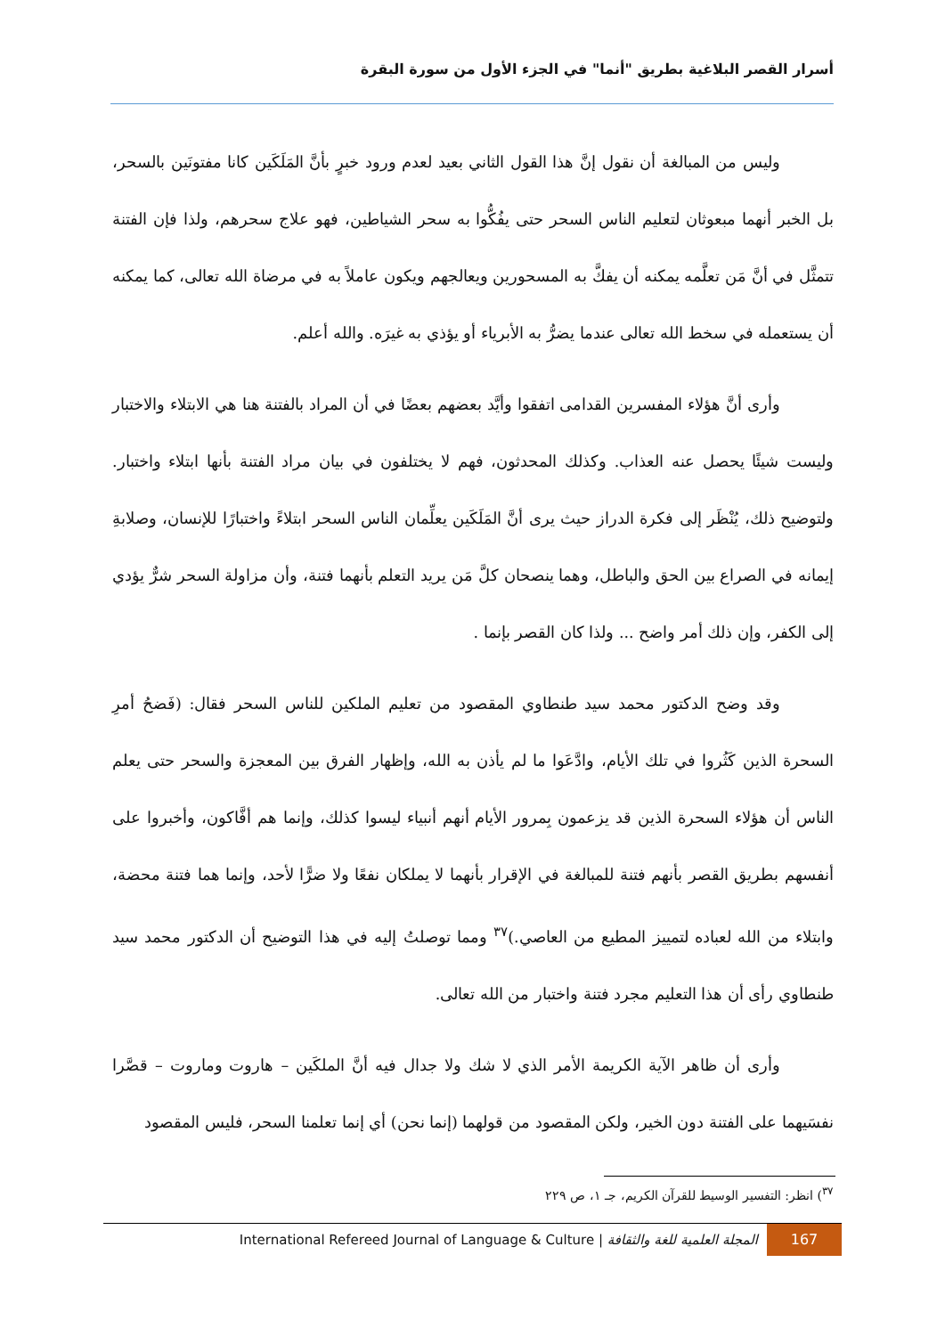أسرار القصر البلاغية بطريق "أنما" في الجزء الأول من سورة البقرة
وليس من المبالغة أن نقول إنَّ هذا القول الثاني بعيد لعدم ورود خبرٍ بأنَّ المَلَكَين كانا مفتونَين بالسحر، بل الخبر أنهما مبعوثان لتعليم الناس السحر حتى يفُكُّوا به سحر الشياطين، فهو علاج سحرهم، ولذا فإن الفتنة تتمثَّل في أنَّ مَن تعلَّمه يمكنه أن يفكَّ به المسحورين ويعالجهم ويكون عاملاً به في مرضاة الله تعالى، كما يمكنه أن يستعمله في سخط الله تعالى عندما يضرُّ به الأبرياء أو يؤذي به غيرَه. والله أعلم.
وأرى أنَّ هؤلاء المفسرين القدامى اتفقوا وأيَّد بعضهم بعضًا في أن المراد بالفتنة هنا هي الابتلاء والاختبار وليست شيئًا يحصل عنه العذاب. وكذلك المحدثون، فهم لا يختلفون في بيان مراد الفتنة بأنها ابتلاء واختبار. ولتوضيح ذلك، يُنْظَر إلى فكرة الدراز حيث يرى أنَّ المَلَكَين يعلِّمان الناس السحر ابتلاءً واختبارًا للإنسان، وصلابةِ إيمانه في الصراع بين الحق والباطل، وهما ينصحان كلَّ مَن يريد التعلم بأنهما فتنة، وأن مزاولة السحر شرٌّ يؤدي إلى الكفر، وإن ذلك أمر واضح ... ولذا كان القصر بإنما .
وقد وضح الدكتور محمد سيد طنطاوي المقصود من تعليم الملكين للناس السحر فقال: (فَضحُ أمرِ السحرة الذين كَثُروا في تلك الأيام، وادَّعَوا ما لم يأذن به الله، وإظهار الفرق بين المعجزة والسحر حتى يعلم الناس أن هؤلاء السحرة الذين قد يزعمون بِمرور الأيام أنهم أنبياء ليسوا كذلك، وإنما هم أفَّاكون، وأخبروا على أنفسهم بطريق القصر بأنهم فتنة للمبالغة في الإقرار بأنهما لا يملكان نفعًا ولا ضرًّا لأحد، وإنما هما فتنة محضة، وابتلاء من الله لعباده لتمييز المطيع من العاصي.)<sup>٣٧</sup> ومما توصلتُ إليه في هذا التوضيح أن الدكتور محمد سيد طنطاوي رأى أن هذا التعليم مجرد فتنة واختبار من الله تعالى.
وأرى أن ظاهر الآية الكريمة الأمر الذي لا شك ولا جدال فيه أنَّ الملكَين – هاروت وماروت – قصَّرا نفسَيهما على الفتنة دون الخير، ولكن المقصود من قولهما (إنما نحن) أي إنما تعلمنا السحر، فليس المقصود
<sup>٣٧</sup>) انظر: التفسير الوسيط للقرآن الكريم، جـ ١، ص ٢٢٩
167
المجلة العلمية للغة والثقافة | International Refereed Journal of Language & Culture